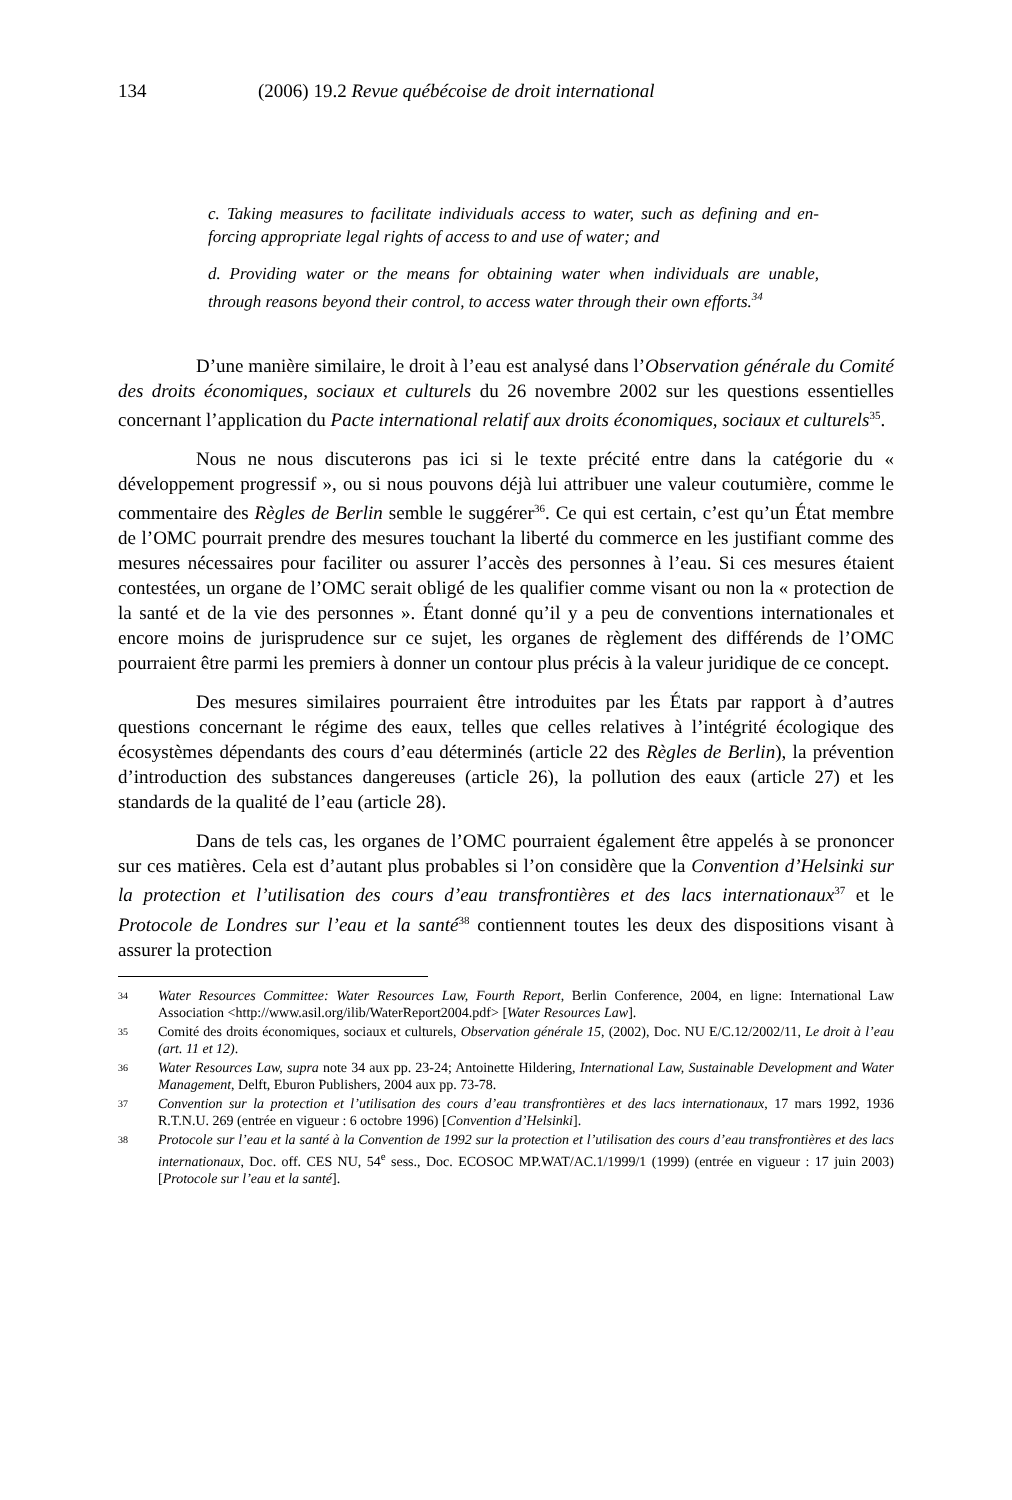134 (2006) 19.2 Revue québécoise de droit international
c. Taking measures to facilitate individuals access to water, such as defining and en-forcing appropriate legal rights of access to and use of water; and
d. Providing water or the means for obtaining water when individuals are unable, through reasons beyond their control, to access water through their own efforts.<sup>34</sup>
D’une manière similaire, le droit à l’eau est analysé dans l’Observation générale du Comité des droits économiques, sociaux et culturels du 26 novembre 2002 sur les questions essentielles concernant l’application du Pacte international relatif aux droits économiques, sociaux et culturels<sup>35</sup>.
Nous ne nous discuterons pas ici si le texte précité entre dans la catégorie du « développement progressif », ou si nous pouvons déjà lui attribuer une valeur coutumière, comme le commentaire des Règles de Berlin semble le suggérer<sup>36</sup>. Ce qui est certain, c’est qu’un État membre de l’OMC pourrait prendre des mesures touchant la liberté du commerce en les justifiant comme des mesures nécessaires pour faciliter ou assurer l’accès des personnes à l’eau. Si ces mesures étaient contestées, un organe de l’OMC serait obligé de les qualifier comme visant ou non la « protection de la santé et de la vie des personnes ». Étant donné qu’il y a peu de conventions internationales et encore moins de jurisprudence sur ce sujet, les organes de règlement des différends de l’OMC pourraient être parmi les premiers à donner un contour plus précis à la valeur juridique de ce concept.
Des mesures similaires pourraient être introduites par les États par rapport à d’autres questions concernant le régime des eaux, telles que celles relatives à l’intégrité écologique des écosystèmes dépendants des cours d’eau déterminés (article 22 des Règles de Berlin), la prévention d’introduction des substances dangereuses (article 26), la pollution des eaux (article 27) et les standards de la qualité de l’eau (article 28).
Dans de tels cas, les organes de l’OMC pourraient également être appelés à se prononcer sur ces matières. Cela est d’autant plus probables si l’on considère que la Convention d’Helsinki sur la protection et l’utilisation des cours d’eau transfrontières et des lacs internationaux<sup>37</sup> et le Protocole de Londres sur l’eau et la santé<sup>38</sup> contiennent toutes les deux des dispositions visant à assurer la protection
34 Water Resources Committee: Water Resources Law, Fourth Report, Berlin Conference, 2004, en ligne: International Law Association <http://www.asil.org/ilib/WaterReport2004.pdf> [Water Resources Law].
35 Comité des droits économiques, sociaux et culturels, Observation générale 15, (2002), Doc. NU E/C.12/2002/11, Le droit à l’eau (art. 11 et 12).
36 Water Resources Law, supra note 34 aux pp. 23-24; Antoinette Hildering, International Law, Sustainable Development and Water Management, Delft, Eburon Publishers, 2004 aux pp. 73-78.
37 Convention sur la protection et l’utilisation des cours d’eau transfrontières et des lacs internationaux, 17 mars 1992, 1936 R.T.N.U. 269 (entrée en vigueur : 6 octobre 1996) [Convention d’Helsinki].
38 Protocole sur l’eau et la santé à la Convention de 1992 sur la protection et l’utilisation des cours d’eau transfrontières et des lacs internationaux, Doc. off. CES NU, 54<sup>e</sup> sess., Doc. ECOSOC MP.WAT/AC.1/1999/1 (1999) (entrée en vigueur : 17 juin 2003) [Protocole sur l’eau et la santé].